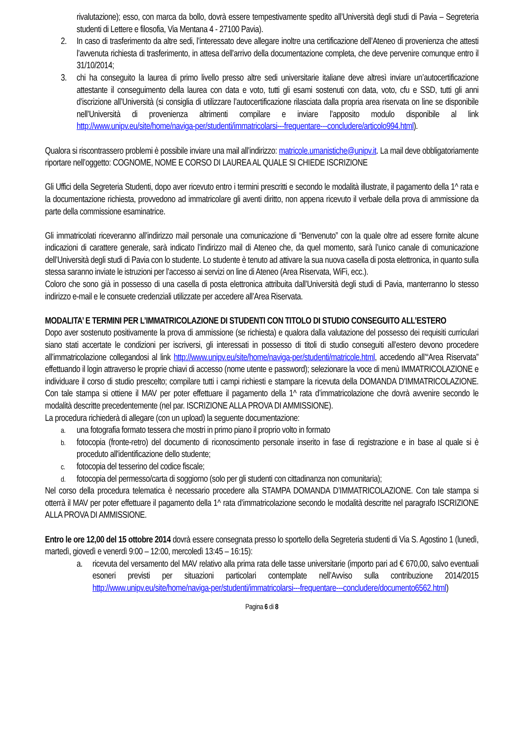rivalutazione); esso, con marca da bollo, dovrà essere tempestivamente spedito all’Università degli studi di Pavia – Segreteria studenti di Lettere e filosofia, Via Mentana 4 - 27100 Pavia).
2. In caso di trasferimento da altre sedi, l’interessato deve allegare inoltre una certificazione dell’Ateneo di provenienza che attesti l’avvenuta richiesta di trasferimento, in attesa dell’arrivo della documentazione completa, che deve pervenire comunque entro il 31/10/2014;
3. chi ha conseguito la laurea di primo livello presso altre sedi universitarie italiane deve altresì inviare un’autocertificazione attestante il conseguimento della laurea con data e voto, tutti gli esami sostenuti con data, voto, cfu e SSD, tutti gli anni d’iscrizione all’Università (si consiglia di utilizzare l’autocertificazione rilasciata dalla propria area riservata on line se disponibile nell’Università di provenienza altrimenti compilare e inviare l’apposito modulo disponibile al link http://www.unipv.eu/site/home/naviga-per/studenti/immatricolarsi---frequentare---concludere/articolo994.html).
Qualora si riscontrassero problemi è possibile inviare una mail all’indirizzo: matricole.umanistiche@unipv.it. La mail deve obbligatoriamente riportare nell’oggetto: COGNOME, NOME E CORSO DI LAUREA AL QUALE SI CHIEDE ISCRIZIONE
Gli Uffici della Segreteria Studenti, dopo aver ricevuto entro i termini prescritti e secondo le modalità illustrate, il pagamento della 1^ rata e la documentazione richiesta, provvedono ad immatricolare gli aventi diritto, non appena ricevuto il verbale della prova di ammissione da parte della commissione esaminatrice.
Gli immatricolati riceveranno all’indirizzo mail personale una comunicazione di “Benvenuto” con la quale oltre ad essere fornite alcune indicazioni di carattere generale, sarà indicato l’indirizzo mail di Ateneo che, da quel momento, sarà l’unico canale di comunicazione dell’Università degli studi di Pavia con lo studente. Lo studente è tenuto ad attivare la sua nuova casella di posta elettronica, in quanto sulla stessa saranno inviate le istruzioni per l’accesso ai servizi on line di Ateneo (Area Riservata, WiFi, ecc.).
Coloro che sono già in possesso di una casella di posta elettronica attribuita dall’Università degli studi di Pavia, manterranno lo stesso indirizzo e-mail e le consuete credenziali utilizzate per accedere all’Area Riservata.
MODALITA’ E TERMINI PER L’IMMATRICOLAZIONE DI STUDENTI CON TITOLO DI STUDIO CONSEGUITO ALL’ESTERO
Dopo aver sostenuto positivamente la prova di ammissione (se richiesta) e qualora dalla valutazione del possesso dei requisiti curriculari siano stati accertate le condizioni per iscriversi, gli interessati in possesso di titoli di studio conseguiti all’estero devono procedere all’immatricolazione collegandosi al link http://www.unipv.eu/site/home/naviga-per/studenti/matricole.html, accedendo all’“Area Riservata” effettuando il login attraverso le proprie chiavi di accesso (nome utente e password); selezionare la voce di menù IMMATRICOLAZIONE e individuare il corso di studio prescelto; compilare tutti i campi richiesti e stampare la ricevuta della DOMANDA D’IMMATRICOLAZIONE. Con tale stampa si ottiene il MAV per poter effettuare il pagamento della 1^ rata d’immatricolazione che dovrà avvenire secondo le modalità descritte precedentemente (nel par. ISCRIZIONE ALLA PROVA DI AMMISSIONE).
La procedura richiederà di allegare (con un upload) la seguente documentazione:
a. una fotografia formato tessera che mostri in primo piano il proprio volto in formato
b. fotocopia (fronte-retro) del documento di riconoscimento personale inserito in fase di registrazione e in base al quale si è proceduto all'identificazione dello studente;
c. fotocopia del tesserino del codice fiscale;
d. fotocopia del permesso/carta di soggiorno (solo per gli studenti con cittadinanza non comunitaria);
Nel corso della procedura telematica è necessario procedere alla STAMPA DOMANDA D’IMMATRICOLAZIONE. Con tale stampa si otterrà il MAV per poter effettuare il pagamento della 1^ rata d’immatricolazione secondo le modalità descritte nel paragrafo ISCRIZIONE ALLA PROVA DI AMMISSIONE.
Entro le ore 12,00 del 15 ottobre 2014 dovrà essere consegnata presso lo sportello della Segreteria studenti di Via S. Agostino 1 (lunedì, martedì, giovedì e venerdì 9:00 – 12:00, mercoledì 13:45 – 16:15):
a. ricevuta del versamento del MAV relativo alla prima rata delle tasse universitarie (importo pari ad € 670,00, salvo eventuali esoneri previsti per situazioni particolari contemplate nell’Avviso sulla contribuzione 2014/2015 http://www.unipv.eu/site/home/naviga-per/studenti/immatricolarsi---frequentare---concludere/documento6562.html)
Pagina 6 di 8